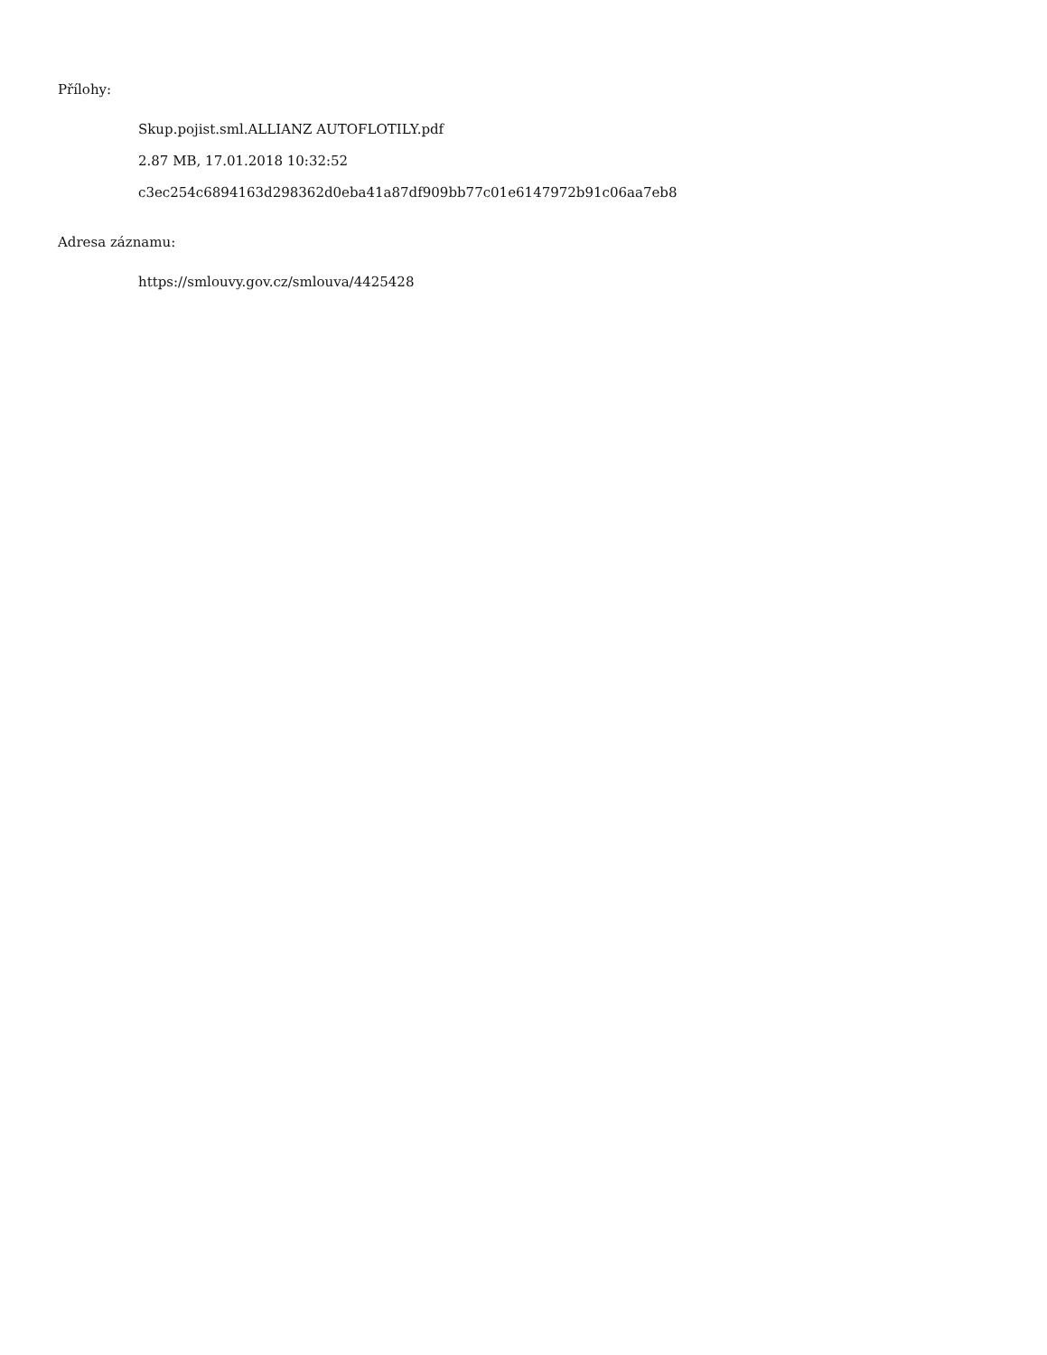Přílohy:
Skup.pojist.sml.ALLIANZ AUTOFLOTILY.pdf
2.87 MB, 17.01.2018 10:32:52
c3ec254c6894163d298362d0eba41a87df909bb77c01e6147972b91c06aa7eb8
Adresa záznamu:
https://smlouvy.gov.cz/smlouva/4425428